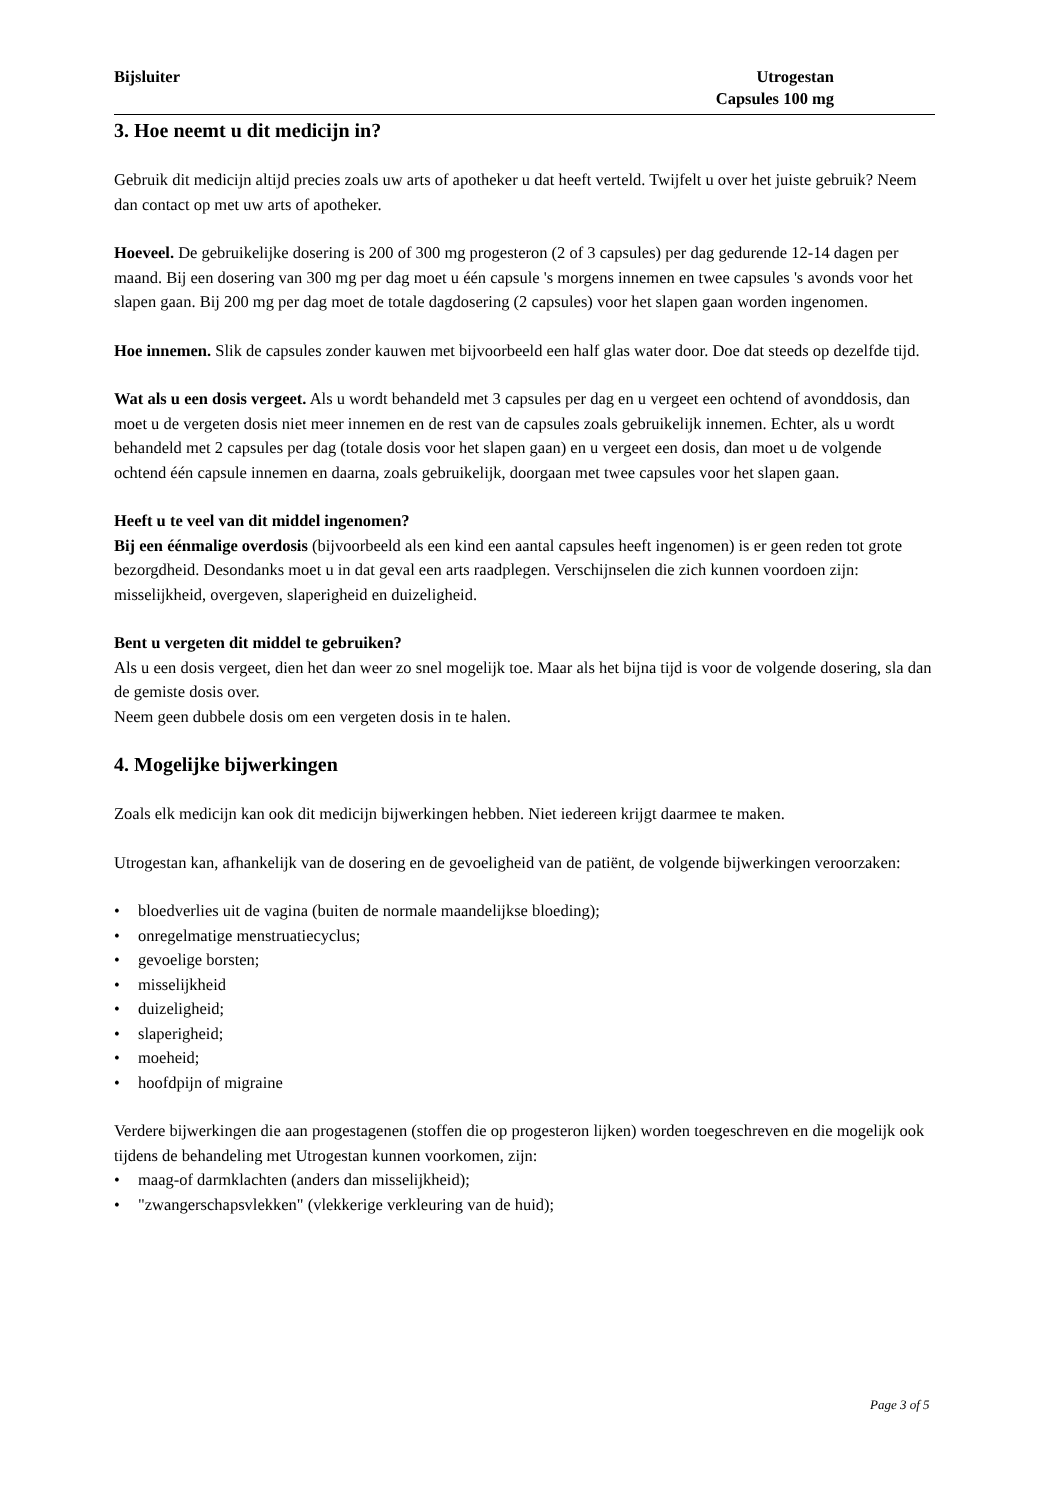Bijsluiter Utrogestan
Capsules 100 mg
3. Hoe neemt u dit medicijn in?
Gebruik dit medicijn altijd precies zoals uw arts of apotheker u dat heeft verteld. Twijfelt u over het juiste gebruik? Neem dan contact op met uw arts of apotheker.
Hoeveel. De gebruikelijke dosering is 200 of 300 mg progesteron (2 of 3 capsules) per dag gedurende 12-14 dagen per maand. Bij een dosering van 300 mg per dag moet u één capsule 's morgens innemen en twee capsules 's avonds voor het slapen gaan. Bij 200 mg per dag moet de totale dagdosering (2 capsules) voor het slapen gaan worden ingenomen.
Hoe innemen. Slik de capsules zonder kauwen met bijvoorbeeld een half glas water door. Doe dat steeds op dezelfde tijd.
Wat als u een dosis vergeet. Als u wordt behandeld met 3 capsules per dag en u vergeet een ochtend of avonddosis, dan moet u de vergeten dosis niet meer innemen en de rest van de capsules zoals gebruikelijk innemen. Echter, als u wordt behandeld met 2 capsules per dag (totale dosis voor het slapen gaan) en u vergeet een dosis, dan moet u de volgende ochtend één capsule innemen en daarna, zoals gebruikelijk, doorgaan met twee capsules voor het slapen gaan.
Heeft u te veel van dit middel ingenomen?
Bij een éénmalige overdosis (bijvoorbeeld als een kind een aantal capsules heeft ingenomen) is er geen reden tot grote bezorgdheid. Desondanks moet u in dat geval een arts raadplegen. Verschijnselen die zich kunnen voordoen zijn: misselijkheid, overgeven, slaperigheid en duizeligheid.
Bent u vergeten dit middel te gebruiken?
Als u een dosis vergeet, dien het dan weer zo snel mogelijk toe. Maar als het bijna tijd is voor de volgende dosering, sla dan de gemiste dosis over.
Neem geen dubbele dosis om een vergeten dosis in te halen.
4. Mogelijke bijwerkingen
Zoals elk medicijn kan ook dit medicijn bijwerkingen hebben. Niet iedereen krijgt daarmee te maken.
Utrogestan kan, afhankelijk van de dosering en de gevoeligheid van de patiënt, de volgende bijwerkingen veroorzaken:
• bloedverlies uit de vagina (buiten de normale maandelijkse bloeding);
• onregelmatige menstruatiecyclus;
• gevoelige borsten;
• misselijkheid
• duizeligheid;
• slaperigheid;
• moeheid;
• hoofdpijn of migraine
Verdere bijwerkingen die aan progestagenen (stoffen die op progesteron lijken) worden toegeschreven en die mogelijk ook tijdens de behandeling met Utrogestan kunnen voorkomen, zijn:
• maag-of darmklachten (anders dan misselijkheid);
• "zwangerschapsvlekken" (vlekkerige verkleuring van de huid);
Page 3 of 5